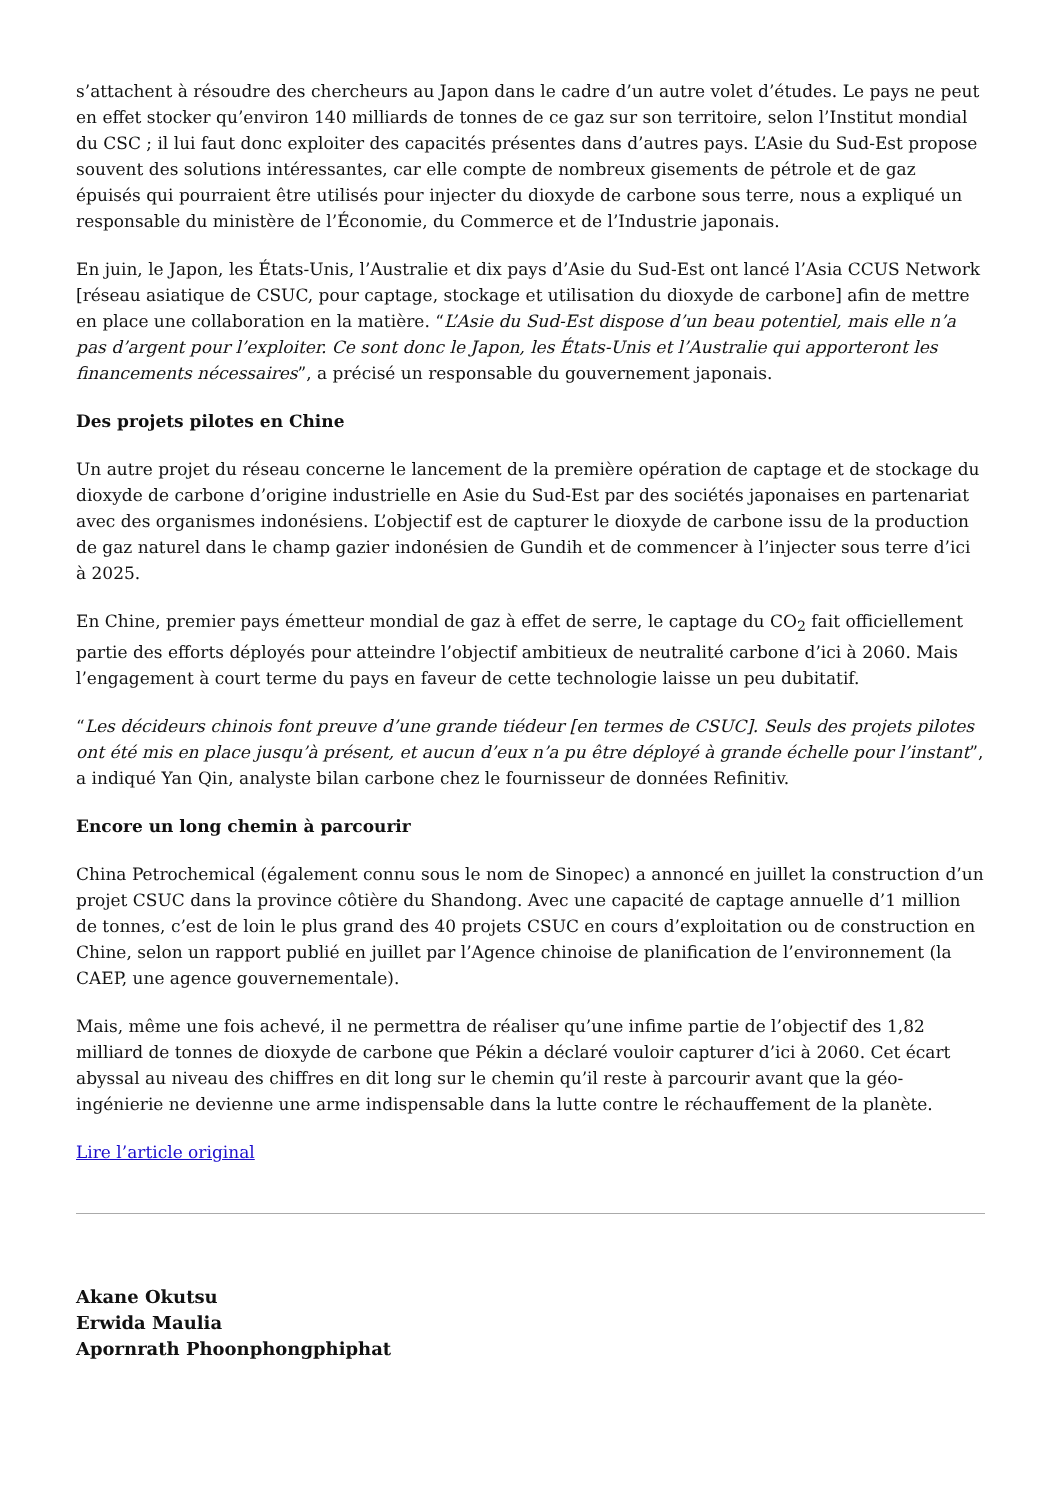s’attachent à résoudre des chercheurs au Japon dans le cadre d’un autre volet d’études. Le pays ne peut en effet stocker qu’environ 140 milliards de tonnes de ce gaz sur son territoire, selon l’Institut mondial du CSC ; il lui faut donc exploiter des capacités présentes dans d’autres pays. L’Asie du Sud-Est propose souvent des solutions intéressantes, car elle compte de nombreux gisements de pétrole et de gaz épuisés qui pourraient être utilisés pour injecter du dioxyde de carbone sous terre, nous a expliqué un responsable du ministère de l’Économie, du Commerce et de l’Industrie japonais.
En juin, le Japon, les États-Unis, l’Australie et dix pays d’Asie du Sud-Est ont lancé l’Asia CCUS Network [réseau asiatique de CSUC, pour captage, stockage et utilisation du dioxyde de carbone] afin de mettre en place une collaboration en la matière. “L’Asie du Sud-Est dispose d’un beau potentiel, mais elle n’a pas d’argent pour l’exploiter. Ce sont donc le Japon, les États-Unis et l’Australie qui apporteront les financements nécessaires”, a précisé un responsable du gouvernement japonais.
Des projets pilotes en Chine
Un autre projet du réseau concerne le lancement de la première opération de captage et de stockage du dioxyde de carbone d’origine industrielle en Asie du Sud-Est par des sociétés japonaises en partenariat avec des organismes indonésiens. L’objectif est de capturer le dioxyde de carbone issu de la production de gaz naturel dans le champ gazier indonésien de Gundih et de commencer à l’injecter sous terre d’ici à 2025.
En Chine, premier pays émetteur mondial de gaz à effet de serre, le captage du CO<sub>2</sub> fait officiellement partie des efforts déployés pour atteindre l’objectif ambitieux de neutralité carbone d’ici à 2060. Mais l’engagement à court terme du pays en faveur de cette technologie laisse un peu dubitatif.
“Les décideurs chinois font preuve d’une grande tiédeur [en termes de CSUC]. Seuls des projets pilotes ont été mis en place jusqu’à présent, et aucun d’eux n’a pu être déployé à grande échelle pour l’instant”, a indiqué Yan Qin, analyste bilan carbone chez le fournisseur de données Refinitiv.
Encore un long chemin à parcourir
China Petrochemical (également connu sous le nom de Sinopec) a annoncé en juillet la construction d’un projet CSUC dans la province côtière du Shandong. Avec une capacité de captage annuelle d’1 million de tonnes, c’est de loin le plus grand des 40 projets CSUC en cours d’exploitation ou de construction en Chine, selon un rapport publié en juillet par l’Agence chinoise de planification de l’environnement (la CAEP, une agence gouvernementale).
Mais, même une fois achevé, il ne permettra de réaliser qu’une infime partie de l’objectif des 1,82 milliard de tonnes de dioxyde de carbone que Pékin a déclaré vouloir capturer d’ici à 2060. Cet écart abyssal au niveau des chiffres en dit long sur le chemin qu’il reste à parcourir avant que la géo-ingénierie ne devienne une arme indispensable dans la lutte contre le réchauffement de la planète.
Lire l’article original
Akane Okutsu
Erwida Maulia
Apornrath Phoonphongphiphat